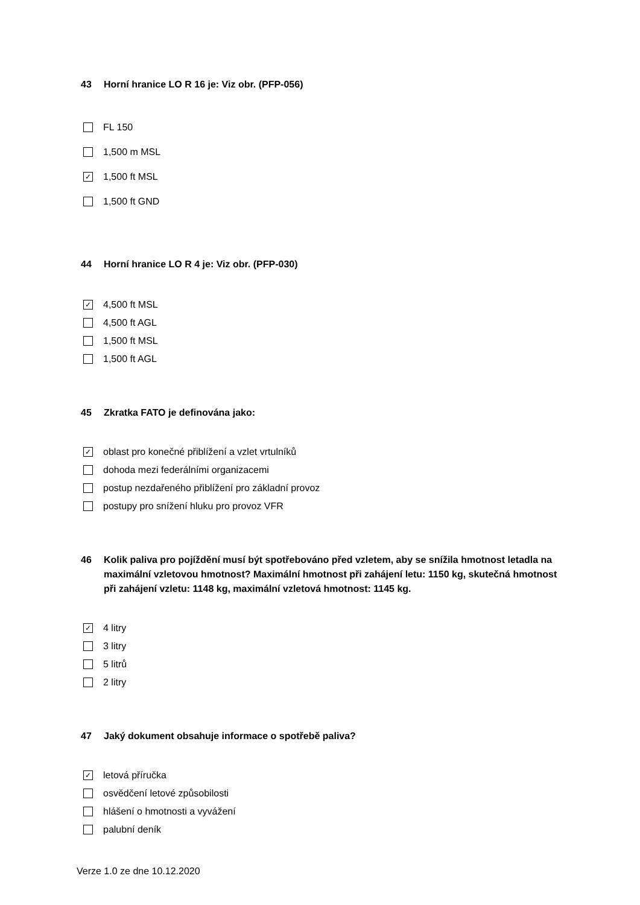43 Horní hranice LO R 16 je: Viz obr. (PFP-056)
FL 150
1,500 m MSL
✓ 1,500 ft MSL
1,500 ft GND
44 Horní hranice LO R 4 je: Viz obr. (PFP-030)
✓ 4,500 ft MSL
4,500 ft AGL
1,500 ft MSL
1,500 ft AGL
45 Zkratka FATO je definována jako:
✓ oblast pro konečné přiblížení a vzlet vrtulníků
dohoda mezi federálními organizacemi
postup nezdařeného přiblížení pro základní provoz
postupy pro snížení hluku pro provoz VFR
46 Kolik paliva pro pojíždění musí být spotřebováno před vzletem, aby se snížila hmotnost letadla na maximální vzletovou hmotnost? Maximální hmotnost při zahájení letu: 1150 kg, skutečná hmotnost při zahájení vzletu: 1148 kg, maximální vzletová hmotnost: 1145 kg.
✓ 4 litry
3 litry
5 litrů
2 litry
47 Jaký dokument obsahuje informace o spotřebě paliva?
✓ letová příručka
osvědčení letové způsobilosti
hlášení o hmotnosti a vyvážení
palubní deník
Verze 1.0 ze dne 10.12.2020